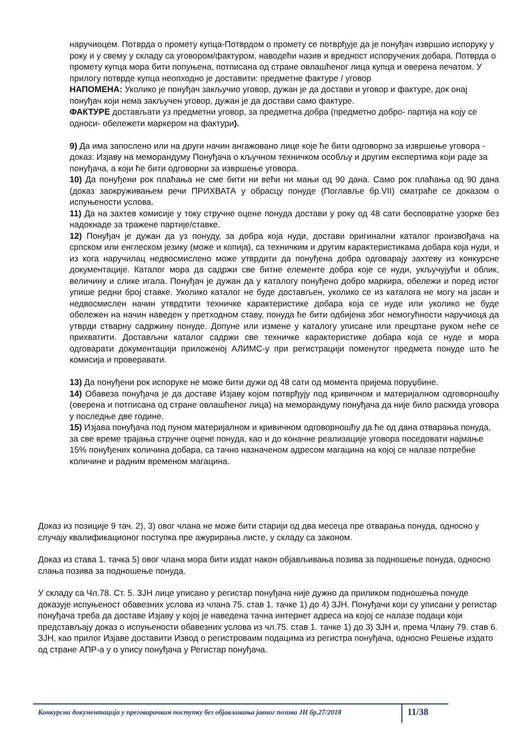наручиоцем. Потврда о промету купца-Потврдом о промету се потврђује да је понуђач извршио испоруку у року и у свему у складу са уговором/фактуром, наводећи назив и вредност испоручених добара. Потврда о промету купца мора бити попуњена, потписана од стране овлашћеног лица купца и оверена печатом. У прилогу потврде купца неопходно је доставити: предметне фактуре / уговор
НАПОМЕНА: Уколико је понуђач закључио уговор, дужан је да достави и уговор и фактуре, док онај понуђач који нема закључен уговор, дужан је да достави само фактуре.
ФАКТУРЕ достављати уз предметни уговор, за предметна добра (предметно добро- партија на коју се односи- обележети маркером на фактури).
9) Да има запослено или на други начин ангажовано лице које ће бити одговорно за извршење уговора - доказ: Изјаву на меморандуму Понуђача о кључном техничком особљу и другим експертима који раде за понуђача, а који ће бити одговорни за извршење уговора.
10) Да понуђени рок плаћања не сме бити ни већи ни мањи од 90 дана. Само рок плаћања од 90 дана (доказ заокруживањем речи ПРИХВАТА у обрасцу понуде (Поглавље бр.VII) сматраће се доказом о испуњености услова.
11) Да на захтев комисије у току стручне оцене понуда достави у року од 48 сати бесповратне узорке без надокнаде за тражене партије/ставке.
12) Понуђач је дужан да уз понуду, за добра која нуди, достави оригинални каталог произвођача на српском или енглеском језику (може и копија), са техничким и другим карактеристикама добара која нуди, и из кога наручилац недвосмислено може утврдити да понуђена добра одговарају захтеву из конкурсне документације. Каталог мора да садржи све битне елементе добра које се нуди, укључујући и облик, величину и слике игала. Понуђач је дужан да у каталогу понуђено добро маркира, обележи и поред истог упише редни број ставке. Уколико каталог не буде достављен, уколико се из каталога не могу на јасан и недвосмислен начин утврдтити техничке карактеристике добара која се нуде или уколико не буде обележен на начин наведен у претходном ставу, понуда ће бити одбијена због немогућности наручиоца да утврди стварну садржину понуде. Допуне или измене у каталогу уписане или прецртане руком неће се прихватити. Достављни каталог садржи све техничке карактеристике добара која се нуде и мора одговарати документацији приложеној АЛИМС-у при регистрацији поменутог предмета понуде што ће комисија и проверавати.
13) Да понуђени рок испоруке не може бити дужи од 48 сати од момента пријема поруџбине.
14) Обавеза понуђача је да доставе Изјаву којом потврђују под кривичном и материјалном одговорношћу (оверена и потписана од стране овлашћеног лица) на меморандуму понуђача да није било раскида уговора у последње две године.
15) Изјава понуђача под пуном материјалном и кривичном одговорношћу да ће од дана отварања понуда, за све време трајања стручне оцене понуда, као и до коначне реализације уговора поседовати најмање 15% понуђених количина добара, са тачно назначеном адресом магацина на којој се налазе потребне количине и радним временом магацина.
Доказ из позиције 9 тач. 2), 3) овог члана не може бити старији од два месеца пре отварања понуда, односно у случају квалификационог поступка пре ажурирања листе, у складу са законом.
Доказ из става 1. тачка 5) овог члана мора бити издат након објављивања позива за подношење понуда, односно слања позива за подношење понуда.
У складу са Чл.78. Ст. 5. ЗЈН лице уписано у регистар понуђача није дужно да приликом подношења понуде доказује испуњеност обавезних услова из члана 75. став 1. тачке 1) до 4) ЗЈН. Понуђачи који су уписани у регистар понуђача треба да доставе Изјаву у којој је наведена тачна интернет адреса на којој се налазе подаци који представљају доказ о испуњености обавезних услова из чл.75. став 1. тачке 1) до 3) ЗЈН и, према Члану 79. став 6. ЗЈН, као прилог Изјаве доставити Извод о регистроваим подацима из регистра понуђача, односно Решење издато од стране АПР-а у о упису понуђача у Регистар понуђача.
Конкурсна документација у преговарачком поступку без објављивања јавног позива ЈН бр.27/2018 11/38